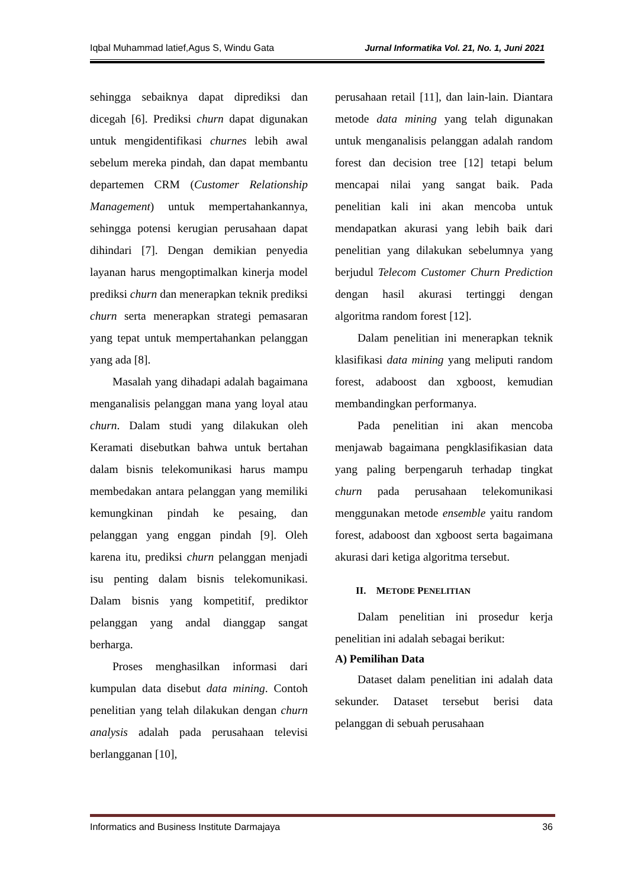Iqbal Muhammad latief,Agus S, Windu Gata Jurnal Informatika Vol. 21, No. 1, Juni 2021
sehingga sebaiknya dapat diprediksi dan dicegah [6]. Prediksi churn dapat digunakan untuk mengidentifikasi churnes lebih awal sebelum mereka pindah, dan dapat membantu departemen CRM (Customer Relationship Management) untuk mempertahankannya, sehingga potensi kerugian perusahaan dapat dihindari [7]. Dengan demikian penyedia layanan harus mengoptimalkan kinerja model prediksi churn dan menerapkan teknik prediksi churn serta menerapkan strategi pemasaran yang tepat untuk mempertahankan pelanggan yang ada [8].
Masalah yang dihadapi adalah bagaimana menganalisis pelanggan mana yang loyal atau churn. Dalam studi yang dilakukan oleh Keramati disebutkan bahwa untuk bertahan dalam bisnis telekomunikasi harus mampu membedakan antara pelanggan yang memiliki kemungkinan pindah ke pesaing, dan pelanggan yang enggan pindah [9]. Oleh karena itu, prediksi churn pelanggan menjadi isu penting dalam bisnis telekomunikasi. Dalam bisnis yang kompetitif, prediktor pelanggan yang andal dianggap sangat berharga.
Proses menghasilkan informasi dari kumpulan data disebut data mining. Contoh penelitian yang telah dilakukan dengan churn analysis adalah pada perusahaan televisi berlangganan [10],
perusahaan retail [11], dan lain-lain. Diantara metode data mining yang telah digunakan untuk menganalisis pelanggan adalah random forest dan decision tree [12] tetapi belum mencapai nilai yang sangat baik. Pada penelitian kali ini akan mencoba untuk mendapatkan akurasi yang lebih baik dari penelitian yang dilakukan sebelumnya yang berjudul Telecom Customer Churn Prediction dengan hasil akurasi tertinggi dengan algoritma random forest [12].
Dalam penelitian ini menerapkan teknik klasifikasi data mining yang meliputi random forest, adaboost dan xgboost, kemudian membandingkan performanya.
Pada penelitian ini akan mencoba menjawab bagaimana pengklasifikasian data yang paling berpengaruh terhadap tingkat churn pada perusahaan telekomunikasi menggunakan metode ensemble yaitu random forest, adaboost dan xgboost serta bagaimana akurasi dari ketiga algoritma tersebut.
II. METODE PENELITIAN
Dalam penelitian ini prosedur kerja penelitian ini adalah sebagai berikut:
A) Pemilihan Data
Dataset dalam penelitian ini adalah data sekunder. Dataset tersebut berisi data pelanggan di sebuah perusahaan
Informatics and Business Institute Darmajaya 36